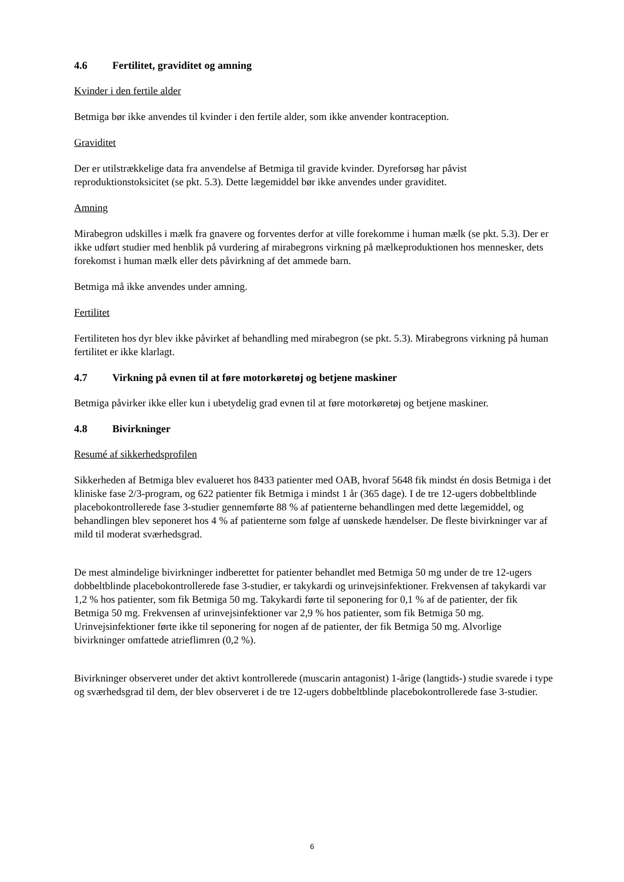4.6 Fertilitet, graviditet og amning
Kvinder i den fertile alder
Betmiga bør ikke anvendes til kvinder i den fertile alder, som ikke anvender kontraception.
Graviditet
Der er utilstrækkelige data fra anvendelse af Betmiga til gravide kvinder. Dyreforsøg har påvist reproduktionstoksicitet (se pkt. 5.3). Dette lægemiddel bør ikke anvendes under graviditet.
Amning
Mirabegron udskilles i mælk fra gnavere og forventes derfor at ville forekomme i human mælk (se pkt. 5.3). Der er ikke udført studier med henblik på vurdering af mirabegrons virkning på mælkeproduktionen hos mennesker, dets forekomst i human mælk eller dets påvirkning af det ammede barn.
Betmiga må ikke anvendes under amning.
Fertilitet
Fertiliteten hos dyr blev ikke påvirket af behandling med mirabegron (se pkt. 5.3). Mirabegrons virkning på human fertilitet er ikke klarlagt.
4.7 Virkning på evnen til at føre motorkøretøj og betjene maskiner
Betmiga påvirker ikke eller kun i ubetydelig grad evnen til at føre motorkøretøj og betjene maskiner.
4.8 Bivirkninger
Resumé af sikkerhedsprofilen
Sikkerheden af Betmiga blev evalueret hos 8433 patienter med OAB, hvoraf 5648 fik mindst én dosis Betmiga i det kliniske fase 2/3-program, og 622 patienter fik Betmiga i mindst 1 år (365 dage). I de tre 12-ugers dobbeltblinde placebokontrollerede fase 3-studier gennemførte 88 % af patienterne behandlingen med dette lægemiddel, og behandlingen blev seponeret hos 4 % af patienterne som følge af uønskede hændelser. De fleste bivirkninger var af mild til moderat sværhedsgrad.
De mest almindelige bivirkninger indberettet for patienter behandlet med Betmiga 50 mg under de tre 12-ugers dobbeltblinde placebokontrollerede fase 3-studier, er takykardi og urinvejsinfektioner. Frekvensen af takykardi var 1,2 % hos patienter, som fik Betmiga 50 mg. Takykardi førte til seponering for 0,1 % af de patienter, der fik Betmiga 50 mg. Frekvensen af urinvejsinfektioner var 2,9 % hos patienter, som fik Betmiga 50 mg. Urinvejsinfektioner førte ikke til seponering for nogen af de patienter, der fik Betmiga 50 mg. Alvorlige bivirkninger omfattede atrieflimren (0,2 %).
Bivirkninger observeret under det aktivt kontrollerede (muscarin antagonist) 1-årige (langtids-) studie svarede i type og sværhedsgrad til dem, der blev observeret i de tre 12-ugers dobbeltblinde placebokontrollerede fase 3-studier.
6